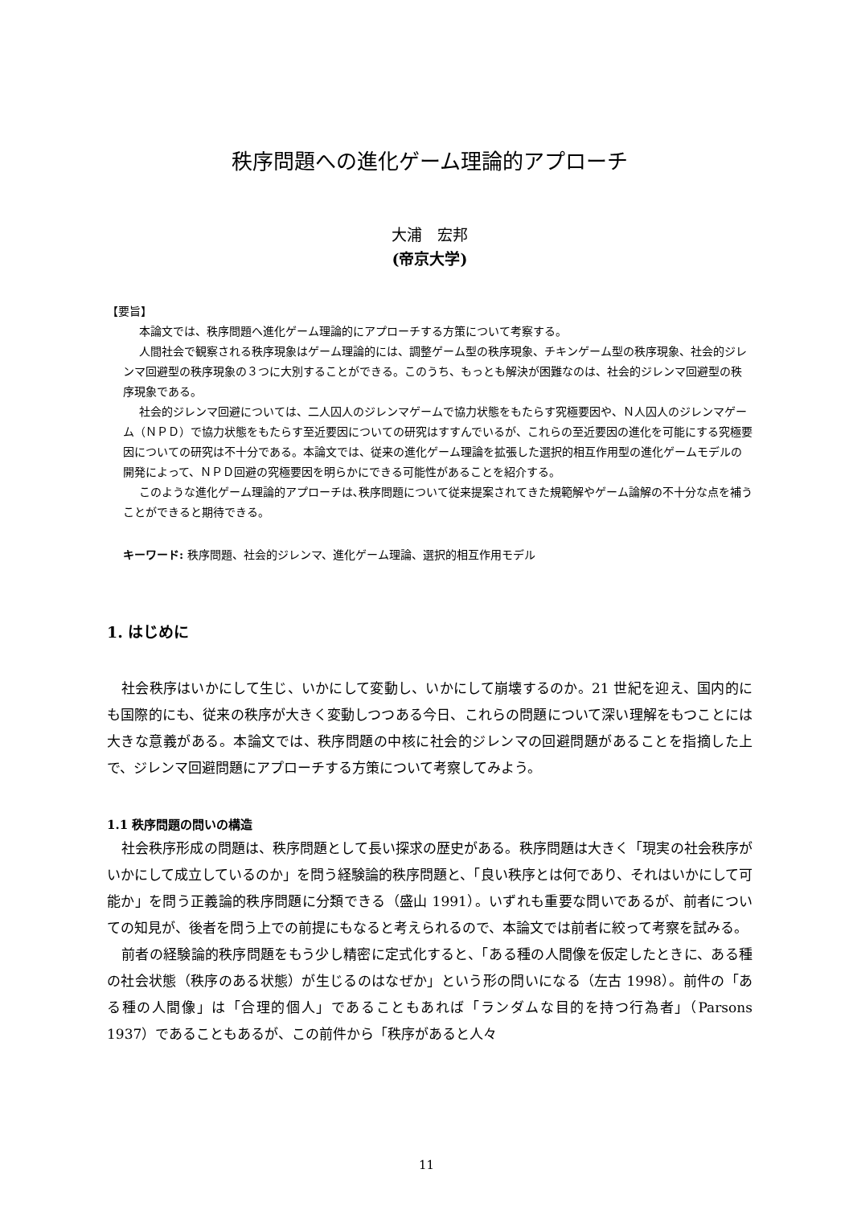秩序問題への進化ゲーム理論的アプローチ
大浦　宏邦
(帝京大学)
【要旨】
本論文では、秩序問題へ進化ゲーム理論的にアプローチする方策について考察する。
人間社会で観察される秩序現象はゲーム理論的には、調整ゲーム型の秩序現象、チキンゲーム型の秩序現象、社会的ジレンマ回避型の秩序現象の３つに大別することができる。このうち、もっとも解決が困難なのは、社会的ジレンマ回避型の秩序現象である。
社会的ジレンマ回避については、二人囚人のジレンマゲームで協力状態をもたらす究極要因や、Ｎ人囚人のジレンマゲーム（ＮＰＤ）で協力状態をもたらす至近要因についての研究はすすんでいるが、これらの至近要因の進化を可能にする究極要因についての研究は不十分である。本論文では、従来の進化ゲーム理論を拡張した選択的相互作用型の進化ゲームモデルの開発によって、ＮＰＤ回避の究極要因を明らかにできる可能性があることを紹介する。
このような進化ゲーム理論的アプローチは､秩序問題について従来提案されてきた規範解やゲーム論解の不十分な点を補うことができると期待できる。
キーワード: 秩序問題、社会的ジレンマ、進化ゲーム理論、選択的相互作用モデル
1. はじめに
社会秩序はいかにして生じ、いかにして変動し、いかにして崩壊するのか。21 世紀を迎え、国内的にも国際的にも、従来の秩序が大きく変動しつつある今日、これらの問題について深い理解をもつことには大きな意義がある。本論文では、秩序問題の中核に社会的ジレンマの回避問題があることを指摘した上で、ジレンマ回避問題にアプローチする方策について考察してみよう。
1.1 秩序問題の問いの構造
社会秩序形成の問題は、秩序問題として長い探求の歴史がある。秩序問題は大きく「現実の社会秩序がいかにして成立しているのか」を問う経験論的秩序問題と、「良い秩序とは何であり、それはいかにして可能か」を問う正義論的秩序問題に分類できる（盛山 1991）。いずれも重要な問いであるが、前者についての知見が、後者を問う上での前提にもなると考えられるので、本論文では前者に絞って考察を試みる。
前者の経験論的秩序問題をもう少し精密に定式化すると、「ある種の人間像を仮定したときに、ある種の社会状態（秩序のある状態）が生じるのはなぜか」という形の問いになる（左古 1998）。前件の「ある種の人間像」は「合理的個人」であることもあれば「ランダムな目的を持つ行為者」（Parsons 1937）であることもあるが、この前件から「秩序があると人々
11